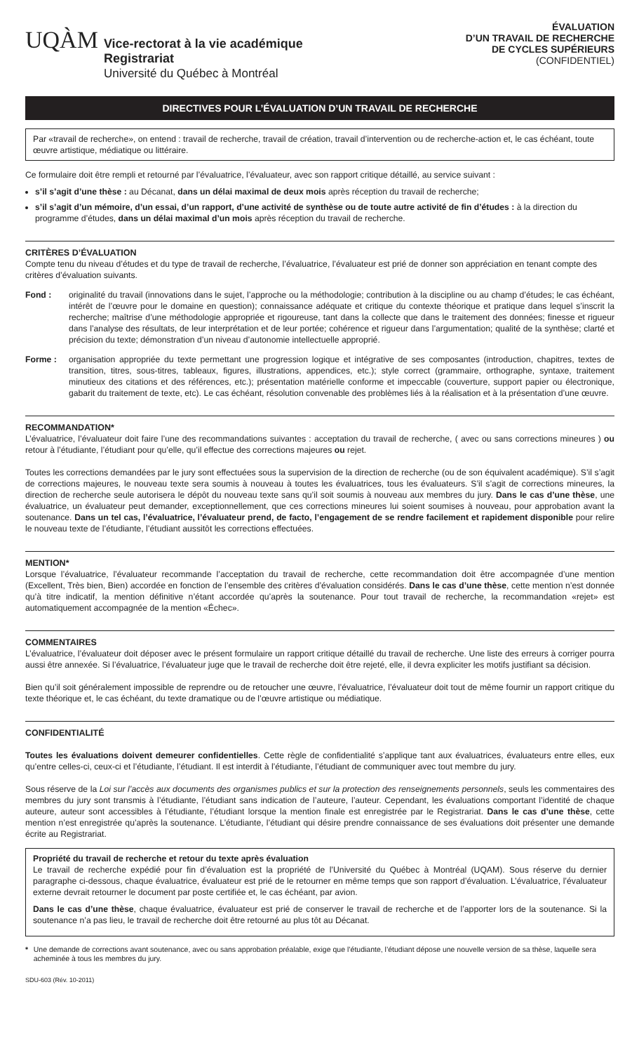UQÀM
Vice-rectorat à la vie académique
Registrariat
Université du Québec à Montréal
ÉVALUATION
D’UN TRAVAIL DE RECHERCHE
DE CYCLES SUPÉRIEURS
(CONFIDENTIEL)
DIRECTIVES POUR L’ÉVALUATION D’UN TRAVAIL DE RECHERCHE
Par «travail de recherche», on entend : travail de recherche, travail de création, travail d’intervention ou de recherche-action et, le cas échéant, toute œuvre artistique, médiatique ou littéraire.
Ce formulaire doit être rempli et retourné par l’évaluatrice, l’évaluateur, avec son rapport critique détaillé, au service suivant :
s’il s’agit d’une thèse : au Décanat, dans un délai maximal de deux mois après réception du travail de recherche;
s’il s’agit d’un mémoire, d’un essai, d’un rapport, d’une activité de synthèse ou de toute autre activité de fin d’études : à la direction du programme d’études, dans un délai maximal d’un mois après réception du travail de recherche.
CRITÈRES D’ÉVALUATION
Compte tenu du niveau d’études et du type de travail de recherche, l’évaluatrice, l’évaluateur est prié de donner son appréciation en tenant compte des critères d’évaluation suivants.
Fond : originalité du travail (innovations dans le sujet, l’approche ou la méthodologie; contribution à la discipline ou au champ d’études; le cas échéant, intérêt de l’œuvre pour le domaine en question); connaissance adéquate et critique du contexte théorique et pratique dans lequel s’inscrit la recherche; maîtrise d’une méthodologie appropriée et rigoureuse, tant dans la collecte que dans le traitement des données; finesse et rigueur dans l’analyse des résultats, de leur interprétation et de leur portée; cohérence et rigueur dans l’argumentation; qualité de la synthèse; clarté et précision du texte; démonstration d’un niveau d’autonomie intellectuelle approprié.
Forme : organisation appropriée du texte permettant une progression logique et intégrative de ses composantes (introduction, chapitres, textes de transition, titres, sous-titres, tableaux, figures, illustrations, appendices, etc.); style correct (grammaire, orthographe, syntaxe, traitement minutieux des citations et des références, etc.); présentation matérielle conforme et impeccable (couverture, support papier ou électronique, gabarit du traitement de texte, etc). Le cas échéant, résolution convenable des problèmes liés à la réalisation et à la présentation d’une œuvre.
RECOMMANDATION*
L’évaluatrice, l’évaluateur doit faire l’une des recommandations suivantes : acceptation du travail de recherche, ( avec ou sans corrections mineures ) ou retour à l’étudiante, l’étudiant pour qu’elle, qu’il effectue des corrections majeures ou rejet.
Toutes les corrections demandées par le jury sont effectuées sous la supervision de la direction de recherche (ou de son équivalent académique). S’il s’agit de corrections majeures, le nouveau texte sera soumis à nouveau à toutes les évaluatrices, tous les évaluateurs. S’il s’agit de corrections mineures, la direction de recherche seule autorisera le dépôt du nouveau texte sans qu’il soit soumis à nouveau aux membres du jury. Dans le cas d’une thèse, une évaluatrice, un évaluateur peut demander, exceptionnellement, que ces corrections mineures lui soient soumises à nouveau, pour approbation avant la soutenance. Dans un tel cas, l’évaluatrice, l’évaluateur prend, de facto, l’engagement de se rendre facilement et rapidement disponible pour relire le nouveau texte de l’étudiante, l’étudiant aussitôt les corrections effectuées.
MENTION*
Lorsque l’évaluatrice, l’évaluateur recommande l’acceptation du travail de recherche, cette recommandation doit être accompagnée d’une mention (Excellent, Très bien, Bien) accordée en fonction de l’ensemble des critères d’évaluation considérés. Dans le cas d’une thèse, cette mention n’est donnée qu’à titre indicatif, la mention définitive n’étant accordée qu’après la soutenance. Pour tout travail de recherche, la recommandation «rejet» est automatiquement accompagnée de la mention «Échec».
COMMENTAIRES
L’évaluatrice, l’évaluateur doit déposer avec le présent formulaire un rapport critique détaillé du travail de recherche. Une liste des erreurs à corriger pourra aussi être annexée. Si l’évaluatrice, l’évaluateur juge que le travail de recherche doit être rejeté, elle, il devra expliciter les motifs justifiant sa décision.
Bien qu’il soit généralement impossible de reprendre ou de retoucher une œuvre, l’évaluatrice, l’évaluateur doit tout de même fournir un rapport critique du texte théorique et, le cas échéant, du texte dramatique ou de l’œuvre artistique ou médiatique.
CONFIDENTIALITÉ
Toutes les évaluations doivent demeurer confidentielles. Cette règle de confidentialité s’applique tant aux évaluatrices, évaluateurs entre elles, eux qu’entre celles-ci, ceux-ci et l’étudiante, l’étudiant. Il est interdit à l’étudiante, l’étudiant de communiquer avec tout membre du jury.
Sous réserve de la Loi sur l’accès aux documents des organismes publics et sur la protection des renseignements personnels, seuls les commentaires des membres du jury sont transmis à l’étudiante, l’étudiant sans indication de l’auteure, l’auteur. Cependant, les évaluations comportant l’identité de chaque auteure, auteur sont accessibles à l’étudiante, l’étudiant lorsque la mention finale est enregistrée par le Registrariat. Dans le cas d’une thèse, cette mention n’est enregistrée qu’après la soutenance. L’étudiante, l’étudiant qui désire prendre connaissance de ses évaluations doit présenter une demande écrite au Registrariat.
Propriété du travail de recherche et retour du texte après évaluation
Le travail de recherche expédié pour fin d’évaluation est la propriété de l’Université du Québec à Montréal (UQAM). Sous réserve du dernier paragraphe ci-dessous, chaque évaluatrice, évaluateur est prié de le retourner en même temps que son rapport d’évaluation. L’évaluatrice, l’évaluateur externe devrait retourner le document par poste certifiée et, le cas échéant, par avion.
Dans le cas d’une thèse, chaque évaluatrice, évaluateur est prié de conserver le travail de recherche et de l’apporter lors de la soutenance. Si la soutenance n’a pas lieu, le travail de recherche doit être retourné au plus tôt au Décanat.
* Une demande de corrections avant soutenance, avec ou sans approbation préalable, exige que l’étudiante, l’étudiant dépose une nouvelle version de sa thèse, laquelle sera acheminée à tous les membres du jury.
SDU-603 (Rév. 10-2011)